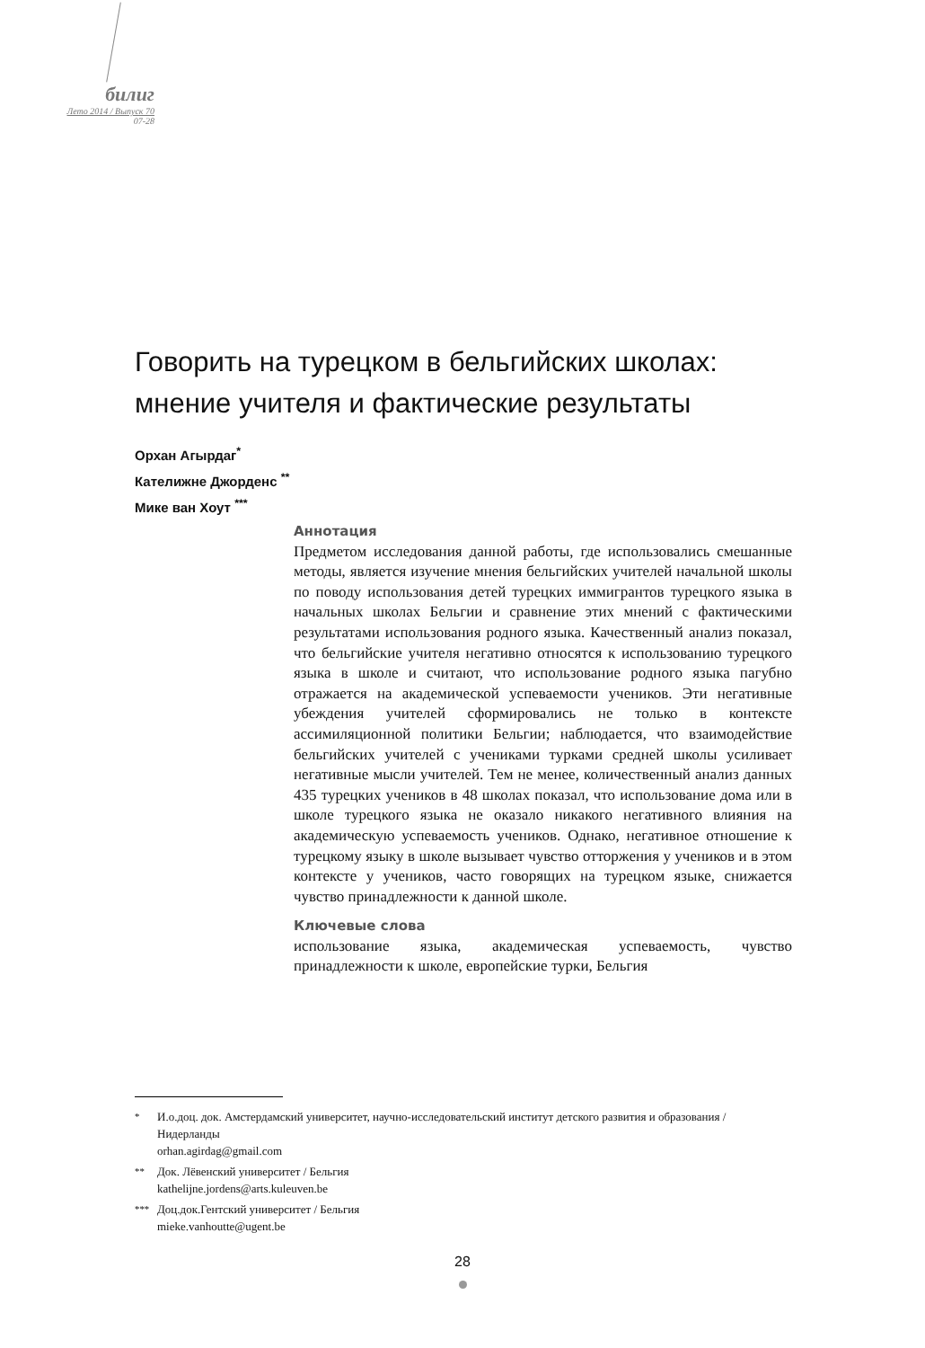билиг
Лето 2014 / Выпуск 70
07-28
Говорить на турецком в бельгийских школах: мнение учителя и фактические результаты
Орхан Агырдаг<sup>*</sup>
Кателижне Джорденс <sup>**</sup>
Мике ван Хоут <sup>***</sup>
Аннотация
Предметом исследования данной работы, где использовались смешанные методы, является изучение мнения бельгийских учителей начальной школы по поводу использования детей турецких иммигрантов турецкого языка в начальных школах Бельгии и сравнение этих мнений с фактическими результатами использования родного языка. Качественный анализ показал, что бельгийские учителя негативно относятся к использованию турецкого языка в школе и считают, что использование родного языка пагубно отражается на академической успеваемости учеников. Эти негативные убеждения учителей сформировались не только в контексте ассимиляционной политики Бельгии; наблюдается, что взаимодействие бельгийских учителей с учениками турками средней школы усиливает негативные мысли учителей. Тем не менее, количественный анализ данных 435 турецких учеников в 48 школах показал, что использование дома или в школе турецкого языка не оказало никакого негативного влияния на академическую успеваемость учеников. Однако, негативное отношение к турецкому языку в школе вызывает чувство отторжения у учеников и в этом контексте у учеников, часто говорящих на турецком языке, снижается чувство принадлежности к данной школе.
Ключевые слова
использование языка, академическая успеваемость, чувство принадлежности к школе, европейские турки, Бельгия
<sup>*</sup> И.о.доц. док. Амстердамский университет, научно-исследовательский институт детского развития и образования / Нидерланды
orhan.agirdag@gmail.com
<sup>**</sup> Док. Лёвенский университет / Бельгия
kathelijne.jordens@arts.kuleuven.be
<sup>***</sup> Доц.док.Гентский университет / Бельгия
mieke.vanhoutte@ugent.be
28